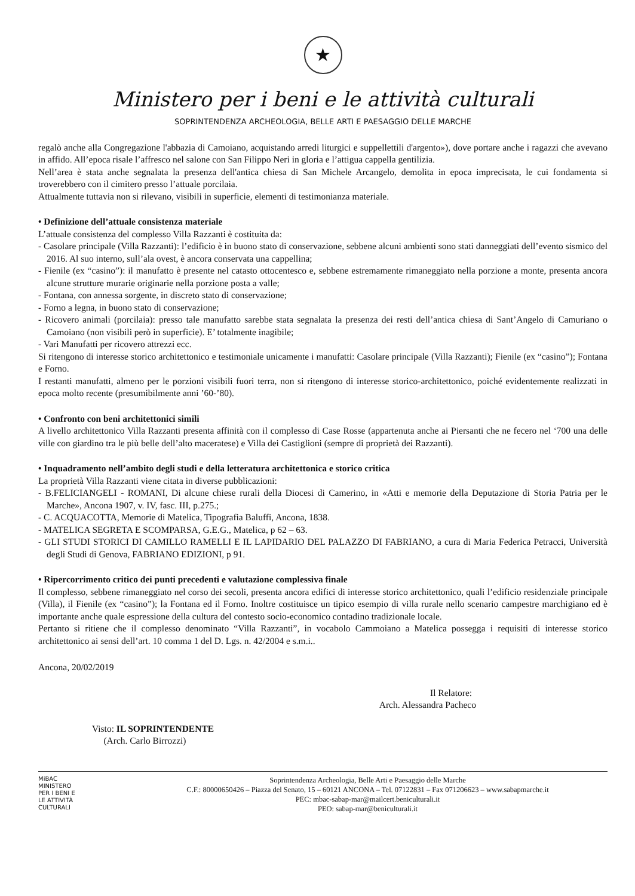★
Ministero per i beni e le attività culturali
SOPRINTENDENZA ARCHEOLOGIA, BELLE ARTI E PAESAGGIO DELLE MARCHE
regalò anche alla Congregazione l'abbazia di Camoiano, acquistando arredi liturgici e suppellettili d'argento»), dove portare anche i ragazzi che avevano in affido. All’epoca risale l’affresco nel salone con San Filippo Neri in gloria e l’attigua cappella gentilizia.
Nell’area è stata anche segnalata la presenza dell'antica chiesa di San Michele Arcangelo, demolita in epoca imprecisata, le cui fondamenta si troverebbero con il cimitero presso l’attuale porcilaia.
Attualmente tuttavia non si rilevano, visibili in superficie, elementi di testimonianza materiale.
• Definizione dell’attuale consistenza materiale
L’attuale consistenza del complesso Villa Razzanti è costituita da:
- Casolare principale (Villa Razzanti): l’edificio è in buono stato di conservazione, sebbene alcuni ambienti sono stati danneggiati dell’evento sismico del 2016. Al suo interno, sull’ala ovest, è ancora conservata una cappellina;
- Fienile (ex “casino”): il manufatto è presente nel catasto ottocentesco e, sebbene estremamente rimaneggiato nella porzione a monte, presenta ancora alcune strutture murarie originarie nella porzione posta a valle;
- Fontana, con annessa sorgente, in discreto stato di conservazione;
- Forno a legna, in buono stato di conservazione;
- Ricovero animali (porcilaia): presso tale manufatto sarebbe stata segnalata la presenza dei resti dell’antica chiesa di Sant’Angelo di Camuriano o Camoiano (non visibili però in superficie). E’ totalmente inagibile;
- Vari Manufatti per ricovero attrezzi ecc.
Si ritengono di interesse storico architettonico e testimoniale unicamente i manufatti: Casolare principale (Villa Razzanti); Fienile (ex “casino”); Fontana e Forno.
I restanti manufatti, almeno per le porzioni visibili fuori terra, non si ritengono di interesse storico-architettonico, poiché evidentemente realizzati in epoca molto recente (presumibilmente anni ’60-’80).
• Confronto con beni architettonici simili
A livello architettonico Villa Razzanti presenta affinità con il complesso di Case Rosse (appartenuta anche ai Piersanti che ne fecero nel ‘700 una delle ville con giardino tra le più belle dell’alto maceratese) e Villa dei Castiglioni (sempre di proprietà dei Razzanti).
• Inquadramento nell’ambito degli studi e della letteratura architettonica e storico critica
La proprietà Villa Razzanti viene citata in diverse pubblicazioni:
- B.FELICIANGELI - ROMANI, Di alcune chiese rurali della Diocesi di Camerino, in «Atti e memorie della Deputazione di Storia Patria per le Marche», Ancona 1907, v. IV, fasc. III, p.275.;
- C. ACQUACOTTA, Memorie di Matelica, Tipografia Baluffi, Ancona, 1838.
- MATELICA SEGRETA E SCOMPARSA, G.E.G., Matelica, p 62 – 63.
- GLI STUDI STORICI DI CAMILLO RAMELLI E IL LAPIDARIO DEL PALAZZO DI FABRIANO, a cura di Maria Federica Petracci, Università degli Studi di Genova, FABRIANO EDIZIONI, p 91.
• Ripercorrimento critico dei punti precedenti e valutazione complessiva finale
Il complesso, sebbene rimaneggiato nel corso dei secoli, presenta ancora edifici di interesse storico architettonico, quali l’edificio residenziale principale (Villa), il Fienile (ex “casino”); la Fontana ed il Forno. Inoltre costituisce un tipico esempio di villa rurale nello scenario campestre marchigiano ed è importante anche quale espressione della cultura del contesto socio-economico contadino tradizionale locale.
Pertanto si ritiene che il complesso denominato “Villa Razzanti”, in vocabolo Cammoiano a Matelica possegga i requisiti di interesse storico architettonico ai sensi dell’art. 10 comma 1 del D. Lgs. n. 42/2004 e s.m.i..
Ancona, 20/02/2019
Visto: IL SOPRINTENDENTE
(Arch. Carlo Birrozzi)
Il Relatore:
Arch. Alessandra Pacheco
MiBAC
MINISTERO
PER I BENI E
LE ATTIVITÀ
CULTURALI
Soprintendenza Archeologia, Belle Arti e Paesaggio delle Marche
C.F.: 80000650426 – Piazza del Senato, 15 – 60121 ANCONA – Tel. 07122831 – Fax 071206623 – www.sabapmarche.it
PEC: mbac-sabap-mar@mailcert.beniculturali.it
PEO: sabap-mar@beniculturali.it